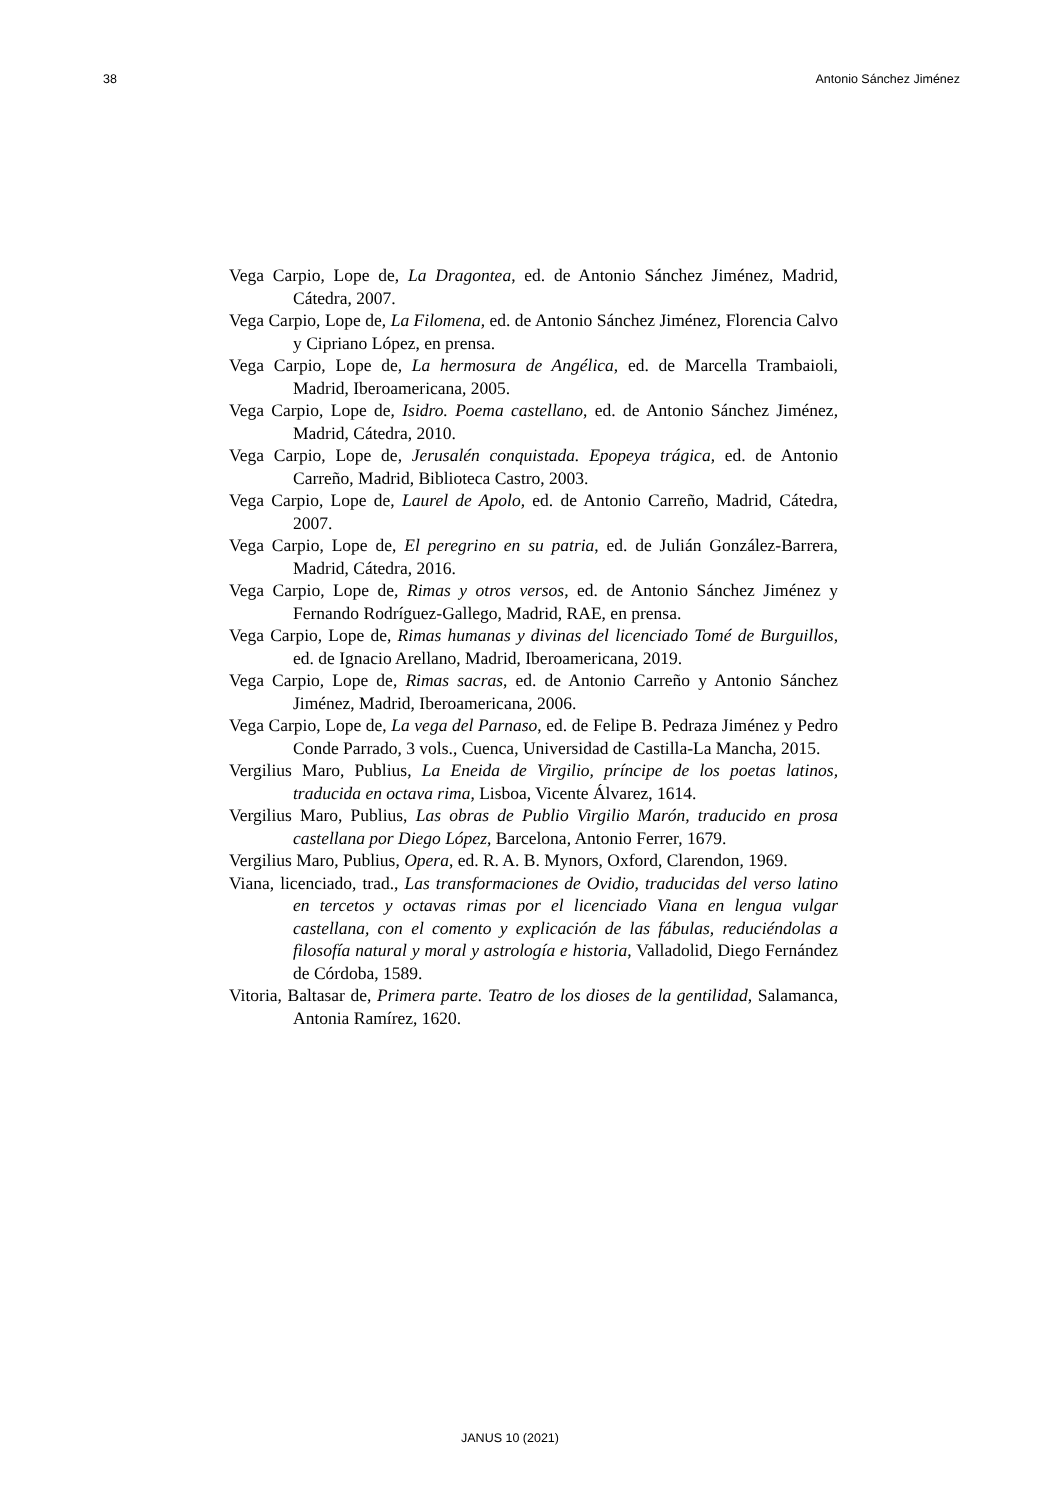38 Antonio Sánchez Jiménez
Vega Carpio, Lope de, La Dragontea, ed. de Antonio Sánchez Jiménez, Madrid, Cátedra, 2007.
Vega Carpio, Lope de, La Filomena, ed. de Antonio Sánchez Jiménez, Florencia Calvo y Cipriano López, en prensa.
Vega Carpio, Lope de, La hermosura de Angélica, ed. de Marcella Trambaioli, Madrid, Iberoamericana, 2005.
Vega Carpio, Lope de, Isidro. Poema castellano, ed. de Antonio Sánchez Jiménez, Madrid, Cátedra, 2010.
Vega Carpio, Lope de, Jerusalén conquistada. Epopeya trágica, ed. de Antonio Carreño, Madrid, Biblioteca Castro, 2003.
Vega Carpio, Lope de, Laurel de Apolo, ed. de Antonio Carreño, Madrid, Cátedra, 2007.
Vega Carpio, Lope de, El peregrino en su patria, ed. de Julián González-Barrera, Madrid, Cátedra, 2016.
Vega Carpio, Lope de, Rimas y otros versos, ed. de Antonio Sánchez Jiménez y Fernando Rodríguez-Gallego, Madrid, RAE, en prensa.
Vega Carpio, Lope de, Rimas humanas y divinas del licenciado Tomé de Burguillos, ed. de Ignacio Arellano, Madrid, Iberoamericana, 2019.
Vega Carpio, Lope de, Rimas sacras, ed. de Antonio Carreño y Antonio Sánchez Jiménez, Madrid, Iberoamericana, 2006.
Vega Carpio, Lope de, La vega del Parnaso, ed. de Felipe B. Pedraza Jiménez y Pedro Conde Parrado, 3 vols., Cuenca, Universidad de Castilla-La Mancha, 2015.
Vergilius Maro, Publius, La Eneida de Virgilio, príncipe de los poetas latinos, traducida en octava rima, Lisboa, Vicente Álvarez, 1614.
Vergilius Maro, Publius, Las obras de Publio Virgilio Marón, traducido en prosa castellana por Diego López, Barcelona, Antonio Ferrer, 1679.
Vergilius Maro, Publius, Opera, ed. R. A. B. Mynors, Oxford, Clarendon, 1969.
Viana, licenciado, trad., Las transformaciones de Ovidio, traducidas del verso latino en tercetos y octavas rimas por el licenciado Viana en lengua vulgar castellana, con el comento y explicación de las fábulas, reduciéndolas a filosofía natural y moral y astrología e historia, Valladolid, Diego Fernández de Córdoba, 1589.
Vitoria, Baltasar de, Primera parte. Teatro de los dioses de la gentilidad, Salamanca, Antonia Ramírez, 1620.
JANUS 10 (2021)